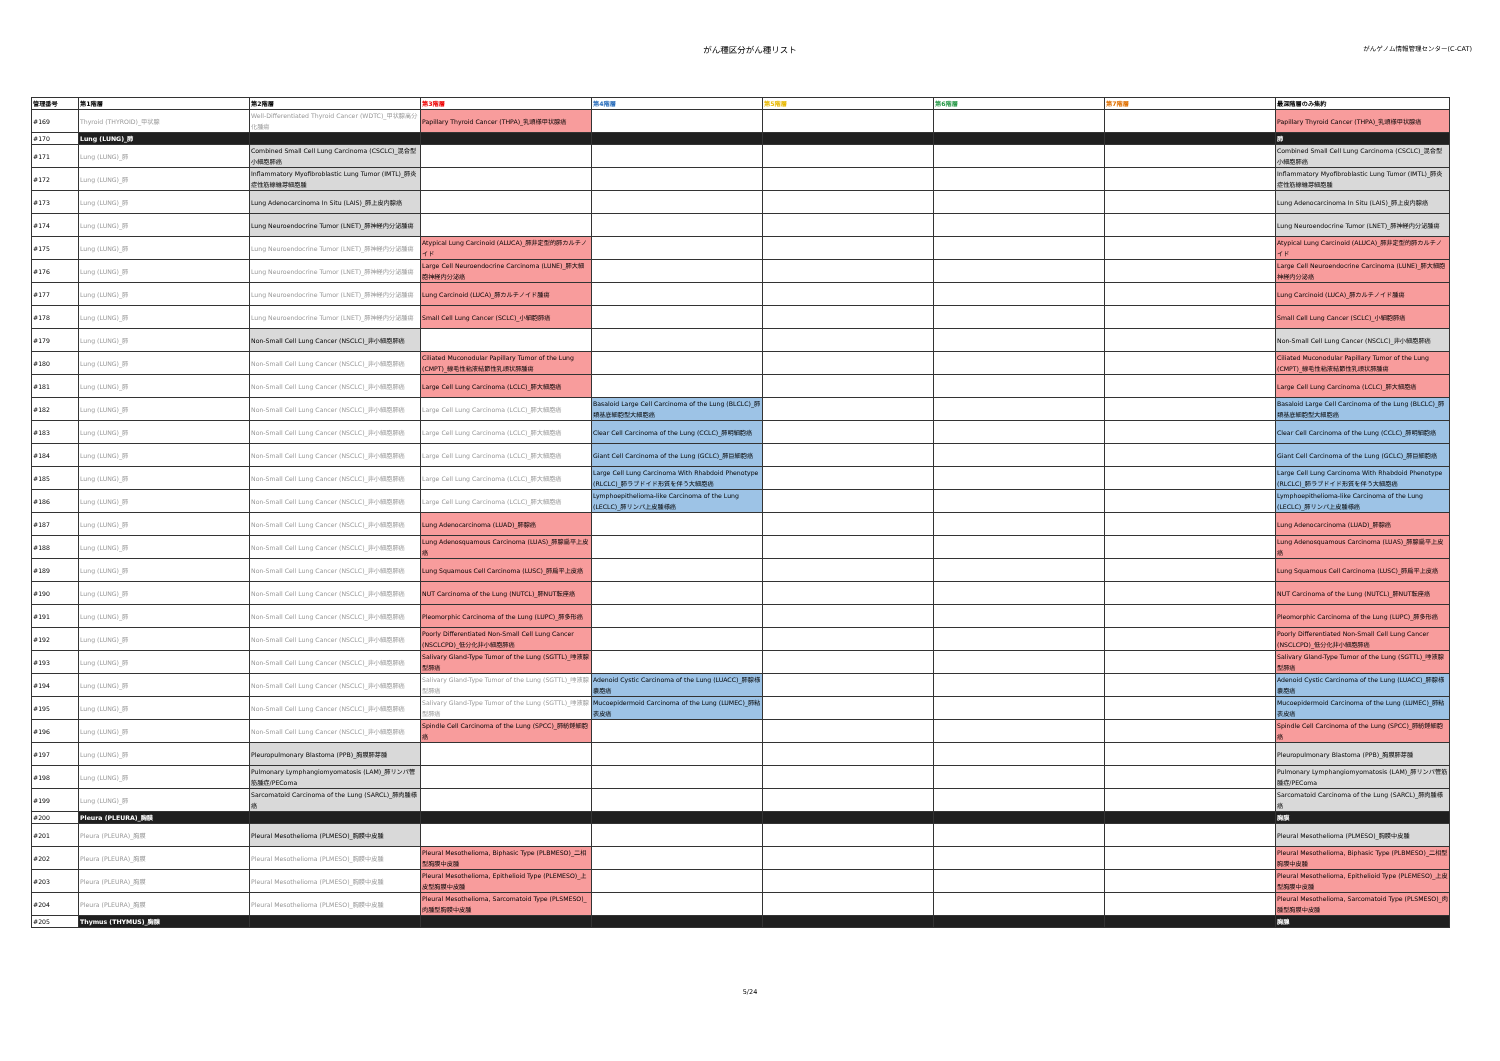がん種区分がん種リスト がんゲノム情報管理センター(C-CAT)
| 管理番号 | 第1階層 | 第2階層 | 第3階層 | 第4階層 | 第5階層 | 第6階層 | 第7階層 | 最深階層のみ集約 |
| --- | --- | --- | --- | --- | --- | --- | --- | --- |
| #169 | Thyroid (THYROID)_甲状腺 | Well-Differentiated Thyroid Cancer (WDTC)_甲状腺高分化腫瘍 | Papillary Thyroid Cancer (THPA)_乳頭様甲状腺癌 | | | | | Papillary Thyroid Cancer (THPA)_乳頭様甲状腺癌 |
| #170 | Lung (LUNG)_肺 | | | | | | | 肺 |
| #171 | Lung (LUNG)_肺 | Combined Small Cell Lung Carcinoma (CSCLC)_混合型小細胞肺癌 | | | | | | Combined Small Cell Lung Carcinoma (CSCLC)_混合型小細胞肺癌 |
| #172 | Lung (LUNG)_肺 | Inflammatory Myofibroblastic Lung Tumor (IMTL)_肺炎症性筋線維芽細胞腫 | | | | | | Inflammatory Myofibroblastic Lung Tumor (IMTL)_肺炎症性筋線維芽細胞腫 |
| #173 | Lung (LUNG)_肺 | Lung Adenocarcinoma In Situ (LAIS)_肺上皮内腺癌 | | | | | | Lung Adenocarcinoma In Situ (LAIS)_肺上皮内腺癌 |
| #174 | Lung (LUNG)_肺 | Lung Neuroendocrine Tumor (LNET)_肺神経内分泌腫瘍 | | | | | | Lung Neuroendocrine Tumor (LNET)_肺神経内分泌腫瘍 |
| #175 | Lung (LUNG)_肺 | Lung Neuroendocrine Tumor (LNET)_肺神経内分泌腫瘍 | Atypical Lung Carcinoid (ALUCA)_肺非定型的肺カルチノイド | | | | | Atypical Lung Carcinoid (ALUCA)_肺非定型的肺カルチノイド |
| #176 | Lung (LUNG)_肺 | Lung Neuroendocrine Tumor (LNET)_肺神経内分泌腫瘍 | Large Cell Neuroendocrine Carcinoma (LUNE)_肺大細胞神経内分泌癌 | | | | | Large Cell Neuroendocrine Carcinoma (LUNE)_肺大細胞神経内分泌癌 |
| #177 | Lung (LUNG)_肺 | Lung Neuroendocrine Tumor (LNET)_肺神経内分泌腫瘍 | Lung Carcinoid (LUCA)_肺カルチノイド腫瘍 | | | | | Lung Carcinoid (LUCA)_肺カルチノイド腫瘍 |
| #178 | Lung (LUNG)_肺 | Lung Neuroendocrine Tumor (LNET)_肺神経内分泌腫瘍 | Small Cell Lung Cancer (SCLC)_小細胞肺癌 | | | | | Small Cell Lung Cancer (SCLC)_小細胞肺癌 |
| #179 | Lung (LUNG)_肺 | Non-Small Cell Lung Cancer (NSCLC)_非小細胞肺癌 | | | | | | Non-Small Cell Lung Cancer (NSCLC)_非小細胞肺癌 |
| #180 | Lung (LUNG)_肺 | Non-Small Cell Lung Cancer (NSCLC)_非小細胞肺癌 | Ciliated Muconodular Papillary Tumor of the Lung (CMPT)_線毛性粘液結節性乳頭状肺腫瘍 | | | | | Ciliated Muconodular Papillary Tumor of the Lung (CMPT)_線毛性粘液結節性乳頭状肺腫瘍 |
| #181 | Lung (LUNG)_肺 | Non-Small Cell Lung Cancer (NSCLC)_非小細胞肺癌 | Large Cell Lung Carcinoma (LCLC)_肺大細胞癌 | | | | | Large Cell Lung Carcinoma (LCLC)_肺大細胞癌 |
| #182 | Lung (LUNG)_肺 | Non-Small Cell Lung Cancer (NSCLC)_非小細胞肺癌 | Large Cell Lung Carcinoma (LCLC)_肺大細胞癌 | Basaloid Large Cell Carcinoma of the Lung (BLCLC)_肺類基底細胞型大細胞癌 | | | | Basaloid Large Cell Carcinoma of the Lung (BLCLC)_肺類基底細胞型大細胞癌 |
| #183 | Lung (LUNG)_肺 | Non-Small Cell Lung Cancer (NSCLC)_非小細胞肺癌 | Large Cell Lung Carcinoma (LCLC)_肺大細胞癌 | Clear Cell Carcinoma of the Lung (CCLC)_肺明細胞癌 | | | | Clear Cell Carcinoma of the Lung (CCLC)_肺明細胞癌 |
| #184 | Lung (LUNG)_肺 | Non-Small Cell Lung Cancer (NSCLC)_非小細胞肺癌 | Large Cell Lung Carcinoma (LCLC)_肺大細胞癌 | Giant Cell Carcinoma of the Lung (GCLC)_肺巨細胞癌 | | | | Giant Cell Carcinoma of the Lung (GCLC)_肺巨細胞癌 |
| #185 | Lung (LUNG)_肺 | Non-Small Cell Lung Cancer (NSCLC)_非小細胞肺癌 | Large Cell Lung Carcinoma (LCLC)_肺大細胞癌 | Large Cell Lung Carcinoma With Rhabdoid Phenotype (RLCLC)_肺ラブドイド形質を伴う大細胞癌 | | | | Large Cell Lung Carcinoma With Rhabdoid Phenotype (RLCLC)_肺ラブドイド形質を伴う大細胞癌 |
| #186 | Lung (LUNG)_肺 | Non-Small Cell Lung Cancer (NSCLC)_非小細胞肺癌 | Large Cell Lung Carcinoma (LCLC)_肺大細胞癌 | Lymphoepithelioma-like Carcinoma of the Lung (LECLC)_肺リンパ上皮腫様癌 | | | | Lymphoepithelioma-like Carcinoma of the Lung (LECLC)_肺リンパ上皮腫様癌 |
| #187 | Lung (LUNG)_肺 | Non-Small Cell Lung Cancer (NSCLC)_非小細胞肺癌 | Lung Adenocarcinoma (LUAD)_肺腺癌 | | | | | Lung Adenocarcinoma (LUAD)_肺腺癌 |
| #188 | Lung (LUNG)_肺 | Non-Small Cell Lung Cancer (NSCLC)_非小細胞肺癌 | Lung Adenosquamous Carcinoma (LUAS)_肺腺扁平上皮癌 | | | | | Lung Adenosquamous Carcinoma (LUAS)_肺腺扁平上皮癌 |
| #189 | Lung (LUNG)_肺 | Non-Small Cell Lung Cancer (NSCLC)_非小細胞肺癌 | Lung Squamous Cell Carcinoma (LUSC)_肺扁平上皮癌 | | | | | Lung Squamous Cell Carcinoma (LUSC)_肺扁平上皮癌 |
| #190 | Lung (LUNG)_肺 | Non-Small Cell Lung Cancer (NSCLC)_非小細胞肺癌 | NUT Carcinoma of the Lung (NUTCL)_肺NUT転座癌 | | | | | NUT Carcinoma of the Lung (NUTCL)_肺NUT転座癌 |
| #191 | Lung (LUNG)_肺 | Non-Small Cell Lung Cancer (NSCLC)_非小細胞肺癌 | Pleomorphic Carcinoma of the Lung (LUPC)_肺多形癌 | | | | | Pleomorphic Carcinoma of the Lung (LUPC)_肺多形癌 |
| #192 | Lung (LUNG)_肺 | Non-Small Cell Lung Cancer (NSCLC)_非小細胞肺癌 | Poorly Differentiated Non-Small Cell Lung Cancer (NSCLCPD)_低分化非小細胞肺癌 | | | | | Poorly Differentiated Non-Small Cell Lung Cancer (NSCLCPD)_低分化非小細胞肺癌 |
| #193 | Lung (LUNG)_肺 | Non-Small Cell Lung Cancer (NSCLC)_非小細胞肺癌 | Salivary Gland-Type Tumor of the Lung (SGTTL)_唾液腺型肺癌 | | | | | Salivary Gland-Type Tumor of the Lung (SGTTL)_唾液腺型肺癌 |
| #194 | Lung (LUNG)_肺 | Non-Small Cell Lung Cancer (NSCLC)_非小細胞肺癌 | Salivary Gland-Type Tumor of the Lung (SGTTL)_唾液腺型肺癌 | Adenoid Cystic Carcinoma of the Lung (LUACC)_肺腺様嚢胞癌 | | | | Adenoid Cystic Carcinoma of the Lung (LUACC)_肺腺様嚢胞癌 |
| #195 | Lung (LUNG)_肺 | Non-Small Cell Lung Cancer (NSCLC)_非小細胞肺癌 | Salivary Gland-Type Tumor of the Lung (SGTTL)_唾液腺型肺癌 | Mucoepidermoid Carcinoma of the Lung (LUMEC)_肺粘表皮癌 | | | | Mucoepidermoid Carcinoma of the Lung (LUMEC)_肺粘表皮癌 |
| #196 | Lung (LUNG)_肺 | Non-Small Cell Lung Cancer (NSCLC)_非小細胞肺癌 | Spindle Cell Carcinoma of the Lung (SPCC)_肺紡錘細胞癌 | | | | | Spindle Cell Carcinoma of the Lung (SPCC)_肺紡錘細胞癌 |
| #197 | Lung (LUNG)_肺 | Pleuropulmonary Blastoma (PPB)_胸膜肺芽腫 | | | | | | Pleuropulmonary Blastoma (PPB)_胸膜肺芽腫 |
| #198 | Lung (LUNG)_肺 | Pulmonary Lymphangiomyomatosis (LAM)_肺リンパ管筋腫症/PEComa | | | | | | Pulmonary Lymphangiomyomatosis (LAM)_肺リンパ管筋腫症/PEComa |
| #199 | Lung (LUNG)_肺 | Sarcomatoid Carcinoma of the Lung (SARCL)_肺肉腫様癌 | | | | | | Sarcomatoid Carcinoma of the Lung (SARCL)_肺肉腫様癌 |
| #200 | Pleura (PLEURA)_胸膜 | | | | | | | 胸膜 |
| #201 | Pleura (PLEURA)_胸膜 | Pleural Mesothelioma (PLMESO)_胸膜中皮腫 | | | | | | Pleural Mesothelioma (PLMESO)_胸膜中皮腫 |
| #202 | Pleura (PLEURA)_胸膜 | Pleural Mesothelioma (PLMESO)_胸膜中皮腫 | Pleural Mesothelioma, Biphasic Type (PLBMESO)_二相型胸膜中皮腫 | | | | | Pleural Mesothelioma, Biphasic Type (PLBMESO)_二相型胸膜中皮腫 |
| #203 | Pleura (PLEURA)_胸膜 | Pleural Mesothelioma (PLMESO)_胸膜中皮腫 | Pleural Mesothelioma, Epithelioid Type (PLEMESO)_上皮型胸膜中皮腫 | | | | | Pleural Mesothelioma, Epithelioid Type (PLEMESO)_上皮型胸膜中皮腫 |
| #204 | Pleura (PLEURA)_胸膜 | Pleural Mesothelioma (PLMESO)_胸膜中皮腫 | Pleural Mesothelioma, Sarcomatoid Type (PLSMESO)_肉腫型胸膜中皮腫 | | | | | Pleural Mesothelioma, Sarcomatoid Type (PLSMESO)_肉腫型胸膜中皮腫 |
| #205 | Thymus (THYMUS)_胸腺 | | | | | | | 胸腺 |
5/24